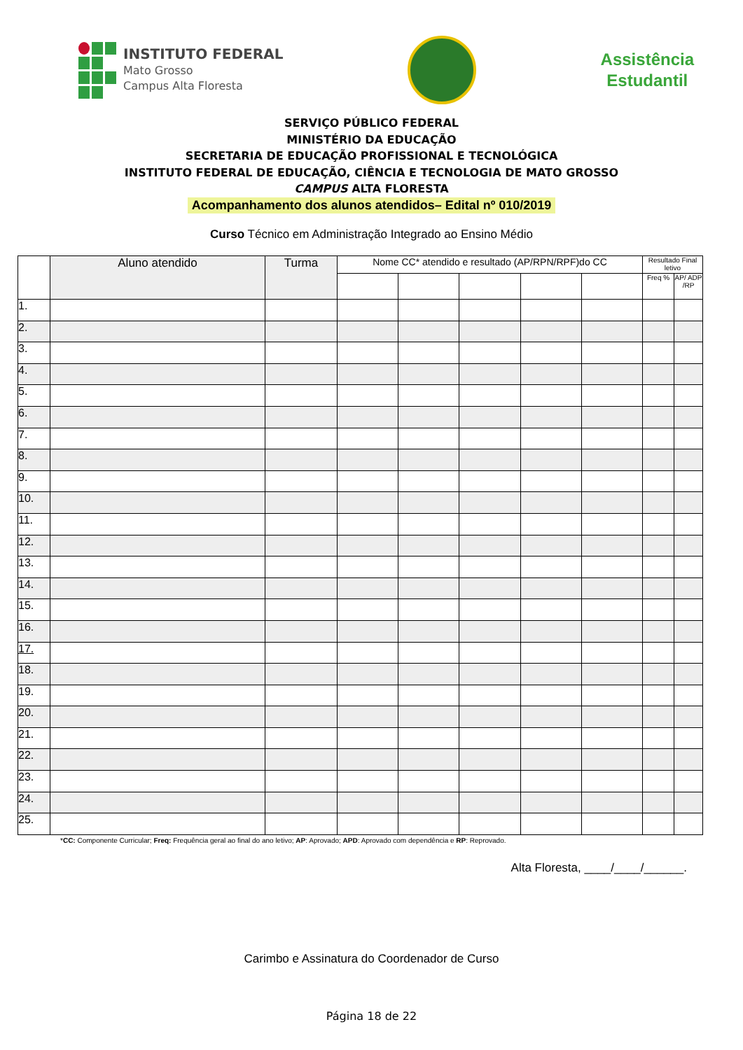INSTITUTO FEDERAL
Mato Grosso
Campus Alta Floresta
Assistência
Estudantil
SERVIÇO PÚBLICO FEDERAL
MINISTÉRIO DA EDUCAÇÃO
SECRETARIA DE EDUCAÇÃO PROFISSIONAL E TECNOLÓGICA
INSTITUTO FEDERAL DE EDUCAÇÃO, CIÊNCIA E TECNOLOGIA DE MATO GROSSO
CAMPUS ALTA FLORESTA
Acompanhamento dos alunos atendidos– Edital nº 010/2019
Curso Técnico em Administração Integrado ao Ensino Médio
| | Aluno atendido | Turma | Nome CC* atendido e resultado (AP/RPN/RPF)do CC | | | | | Resultado Final letivo | |
| --- | --- | --- | --- | --- | --- | --- | --- | --- | --- |
| | | | | | | | | Freq % | AP/ ADP /RP |
| 1. | | | | | | | | | |
| 2. | | | | | | | | | |
| 3. | | | | | | | | | |
| 4. | | | | | | | | | |
| 5. | | | | | | | | | |
| 6. | | | | | | | | | |
| 7. | | | | | | | | | |
| 8. | | | | | | | | | |
| 9. | | | | | | | | | |
| 10. | | | | | | | | | |
| 11. | | | | | | | | | |
| 12. | | | | | | | | | |
| 13. | | | | | | | | | |
| 14. | | | | | | | | | |
| 15. | | | | | | | | | |
| 16. | | | | | | | | | |
| 17. | | | | | | | | | |
| 18. | | | | | | | | | |
| 19. | | | | | | | | | |
| 20. | | | | | | | | | |
| 21. | | | | | | | | | |
| 22. | | | | | | | | | |
| 23. | | | | | | | | | |
| 24. | | | | | | | | | |
| 25. | | | | | | | | | |
*CC: Componente Curricular; Freq: Frequência geral ao final do ano letivo; AP: Aprovado; APD: Aprovado com dependência e RP: Reprovado.
Alta Floresta, ____/____/______.
Carimbo e Assinatura do Coordenador de Curso
Página 18 de 22